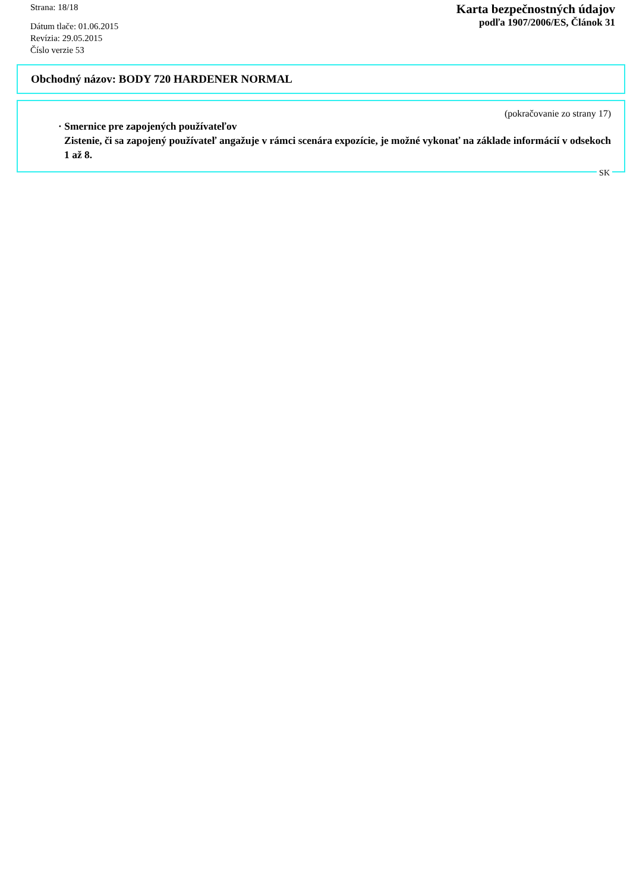Strana: 18/18
Dátum tlače: 01.06.2015
Revízia: 29.05.2015
Číslo verzie 53
Karta bezpečnostných údajov
podľa 1907/2006/ES, Článok 31
Obchodný názov: BODY 720 HARDENER NORMAL
(pokračovanie zo strany 17)
· Smernice pre zapojených používateľov
Zistenie, či sa zapojený používateľ angažuje v rámci scenára expozície, je možné vykonať na základe informácií v odsekoch 1 až 8.
SK